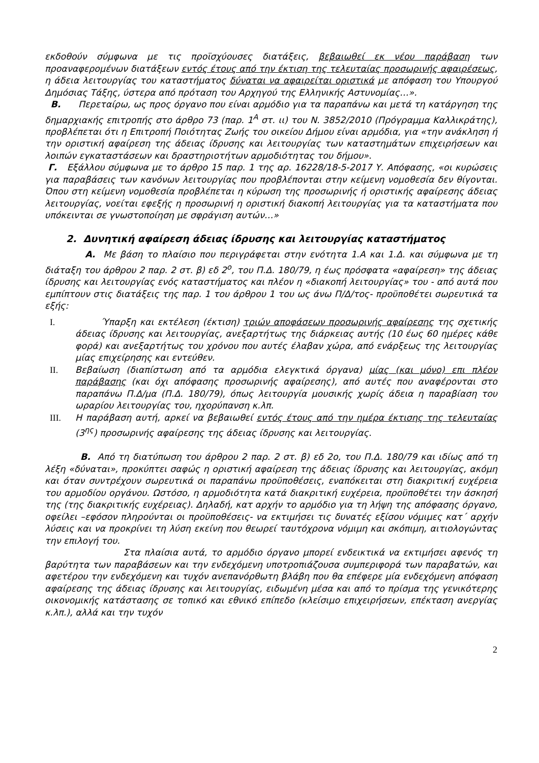εκδοθούν σύμφωνα με τις προϊσχύουσες διατάξεις, βεβαιωθεί εκ νέου παράβαση των προαναφερομένων διατάξεων εντός έτους από την έκτιση της τελευταίας προσωρινής αφαιρέσεως, η άδεια λειτουργίας του καταστήματος δύναται να αφαιρείται οριστικά με απόφαση του Υπουργού Δημόσιας Τάξης, ύστερα από πρόταση του Αρχηγού της Ελληνικής Αστυνομίας…».
Β. Περεταίρω, ως προς όργανο που είναι αρμόδιο για τα παραπάνω και μετά τη κατάργηση της δημαρχιακής επιτροπής στο άρθρο 73 (παρ. 1<sup>Α</sup> στ. ιι) του Ν. 3852/2010 (Πρόγραμμα Καλλικράτης), προβλέπεται ότι η Επιτροπή Ποιότητας Ζωής του οικείου Δήμου είναι αρμόδια, για «την ανάκληση ή την οριστική αφαίρεση της άδειας ίδρυσης και λειτουργίας των καταστημάτων επιχειρήσεων και λοιπών εγκαταστάσεων και δραστηριοτήτων αρμοδιότητας του δήμου».
Γ. Εξάλλου σύμφωνα με το άρθρο 15 παρ. 1 της αρ. 16228/18-5-2017 Υ. Απόφασης, «οι κυρώσεις για παραβάσεις των κανόνων λειτουργίας που προβλέπονται στην κείμενη νομοθεσία δεν θίγονται. Όπου στη κείμενη νομοθεσία προβλέπεται η κύρωση της προσωρινής ή οριστικής αφαίρεσης άδειας λειτουργίας, νοείται εφεξής η προσωρινή η οριστική διακοπή λειτουργίας για τα καταστήματα που υπόκεινται σε γνωστοποίηση με σφράγιση αυτών…»
2. Δυνητική αφαίρεση άδειας ίδρυσης και λειτουργίας καταστήματος
Α. Με βάση το πλαίσιο που περιγράφεται στην ενότητα 1.Α και 1.Δ. και σύμφωνα με τη διάταξη του άρθρου 2 παρ. 2 στ. β) εδ 2<sup>ο</sup>, του Π.Δ. 180/79, η έως πρόσφατα «αφαίρεση» της άδειας ίδρυσης και λειτουργίας ενός καταστήματος και πλέον η «διακοπή λειτουργίας» του - από αυτά που εμπίπτουν στις διατάξεις της παρ. 1 του άρθρου 1 του ως άνω Π/Δ/τος- προϋποθέτει σωρευτικά τα εξής:
I. Ύπαρξη και εκτέλεση (έκτιση) τριών αποφάσεων προσωρινής αφαίρεσης της σχετικής άδειας ίδρυσης και λειτουργίας, ανεξαρτήτως της διάρκειας αυτής (10 έως 60 ημέρες κάθε φορά) και ανεξαρτήτως του χρόνου που αυτές έλαβαν χώρα, από ενάρξεως της λειτουργίας μίας επιχείρησης και εντεύθεν.
II. Βεβαίωση (διαπίστωση από τα αρμόδια ελεγκτικά όργανα) μίας (και μόνο) επι πλέον παράβασης (και όχι απόφασης προσωρινής αφαίρεσης), από αυτές που αναφέρονται στο παραπάνω Π.Δ/μα (Π.Δ. 180/79), όπως λειτουργία μουσικής χωρίς άδεια η παραβίαση του ωραρίου λειτουργίας του, ηχορύπανση κ.λπ.
III. Η παράβαση αυτή, αρκεί να βεβαιωθεί εντός έτους από την ημέρα έκτισης της τελευταίας (3<sup>ης</sup>) προσωρινής αφαίρεσης της άδειας ίδρυσης και λειτουργίας.
Β. Από τη διατύπωση του άρθρου 2 παρ. 2 στ. β) εδ 2ο, του Π.Δ. 180/79 και ιδίως από τη λέξη «δύναται», προκύπτει σαφώς η οριστική αφαίρεση της άδειας ίδρυσης και λειτουργίας, ακόμη και όταν συντρέχουν σωρευτικά οι παραπάνω προϋποθέσεις, εναπόκειται στη διακριτική ευχέρεια του αρμοδίου οργάνου. Ωστόσο, η αρμοδιότητα κατά διακριτική ευχέρεια, προϋποθέτει την άσκησή της (της διακριτικής ευχέρειας). Δηλαδή, κατ αρχήν το αρμόδιο για τη λήψη της απόφασης όργανο, οφείλει –εφόσον πληρούνται οι προϋποθέσεις- να εκτιμήσει τις δυνατές εξίσου νόμιμες κατ΄ αρχήν λύσεις και να προκρίνει τη λύση εκείνη που θεωρεί ταυτόχρονα νόμιμη και σκόπιμη, αιτιολογώντας την επιλογή του.
Στα πλαίσια αυτά, το αρμόδιο όργανο μπορεί ενδεικτικά να εκτιμήσει αφενός τη βαρύτητα των παραβάσεων και την ενδεχόμενη υποτροπιάζουσα συμπεριφορά των παραβατών, και αφετέρου την ενδεχόμενη και τυχόν ανεπανόρθωτη βλάβη που θα επέφερε μία ενδεχόμενη απόφαση αφαίρεσης της άδειας ίδρυσης και λειτουργίας, ειδωμένη μέσα και από το πρίσμα της γενικότερης οικονομικής κατάστασης σε τοπικό και εθνικό επίπεδο (κλείσιμο επιχειρήσεων, επέκταση ανεργίας κ.λπ.), αλλά και την τυχόν
2